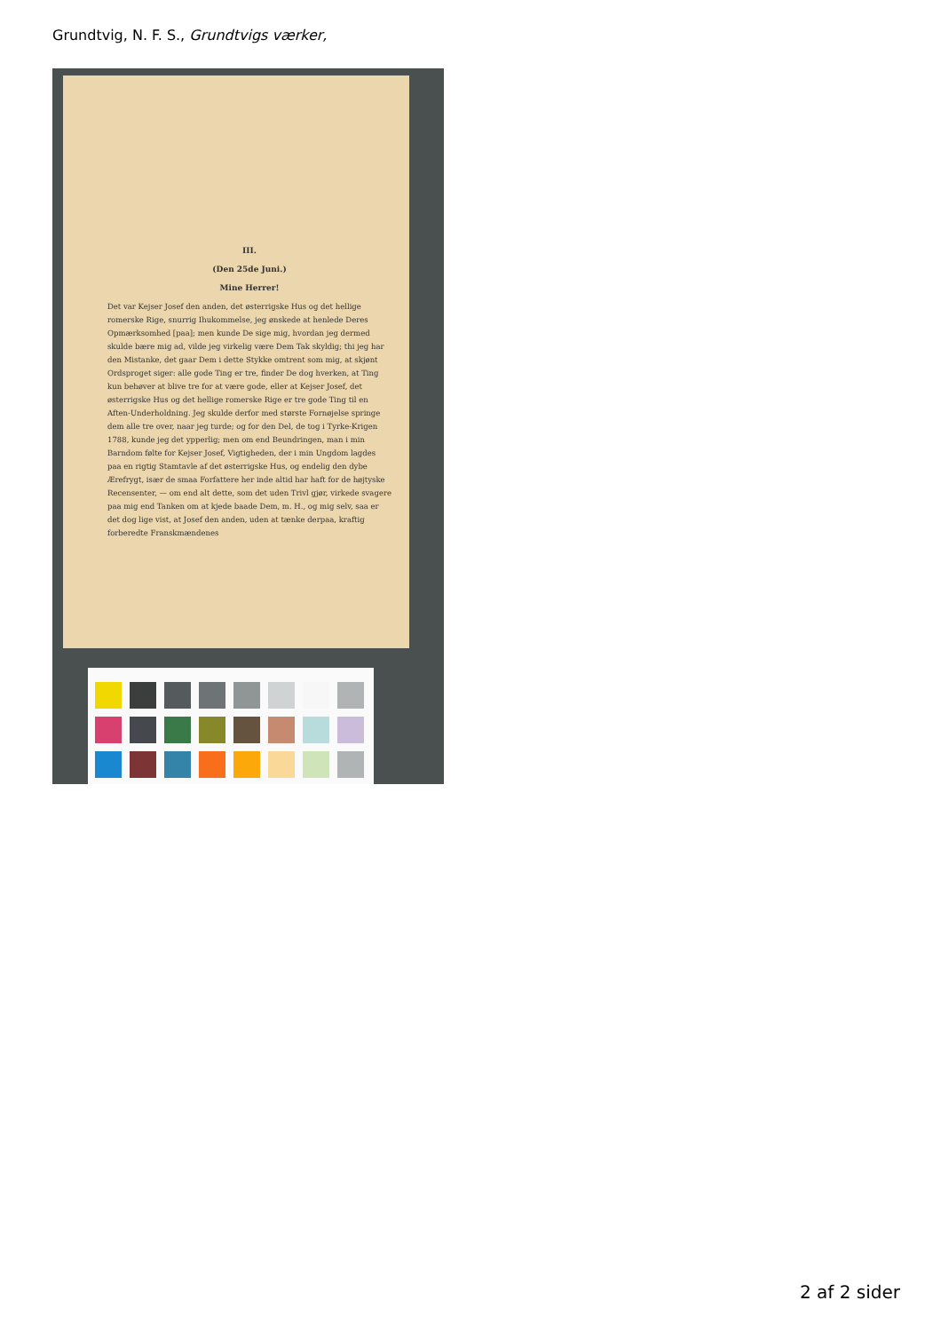Grundtvig, N. F. S., Grundtvigs værker,
III.
(Den 25de Juni.)
Mine Herrer!
Det var Kejser Josef den anden, det østerrigske Hus og det hellige romerske Rige, snurrig Ihukommelse, jeg ønskede at henlede Deres Opmærksomhed [paa]; men kunde De sige mig, hvordan jeg dermed skulde bære mig ad, vilde jeg virkelig være Dem Tak skyldig; thi jeg har den Mistanke, det gaar Dem i dette Stykke omtrent som mig, at skjønt Ordsproget siger: alle gode Ting er tre, finder De dog hverken, at Ting kun behøver at blive tre for at være gode, eller at Kejser Josef, det østerrigske Hus og det hellige romerske Rige er tre gode Ting til en Aften-Underholdning. Jeg skulde derfor med største Fornøjelse springe dem alle tre over, naar jeg turde; og for den Del, de tog i Tyrke-Krigen 1788, kunde jeg det ypperlig; men om end Beundringen, man i min Barndom følte for Kejser Josef, Vigtigheden, der i min Ungdom lagdes paa en rigtig Stamtavle af det østerrigske Hus, og endelig den dybe Ærefrygt, især de smaa Forfattere her inde altid har haft for de højtyske Recensenter, — om end alt dette, som det uden Trivl gjør, virkede svagere paa mig end Tanken om at kjede baade Dem, m. H., og mig selv, saa er det dog lige vist, at Josef den anden, uden at tænke derpaa, kraftig forberedte Franskmændenes
2 af 2 sider